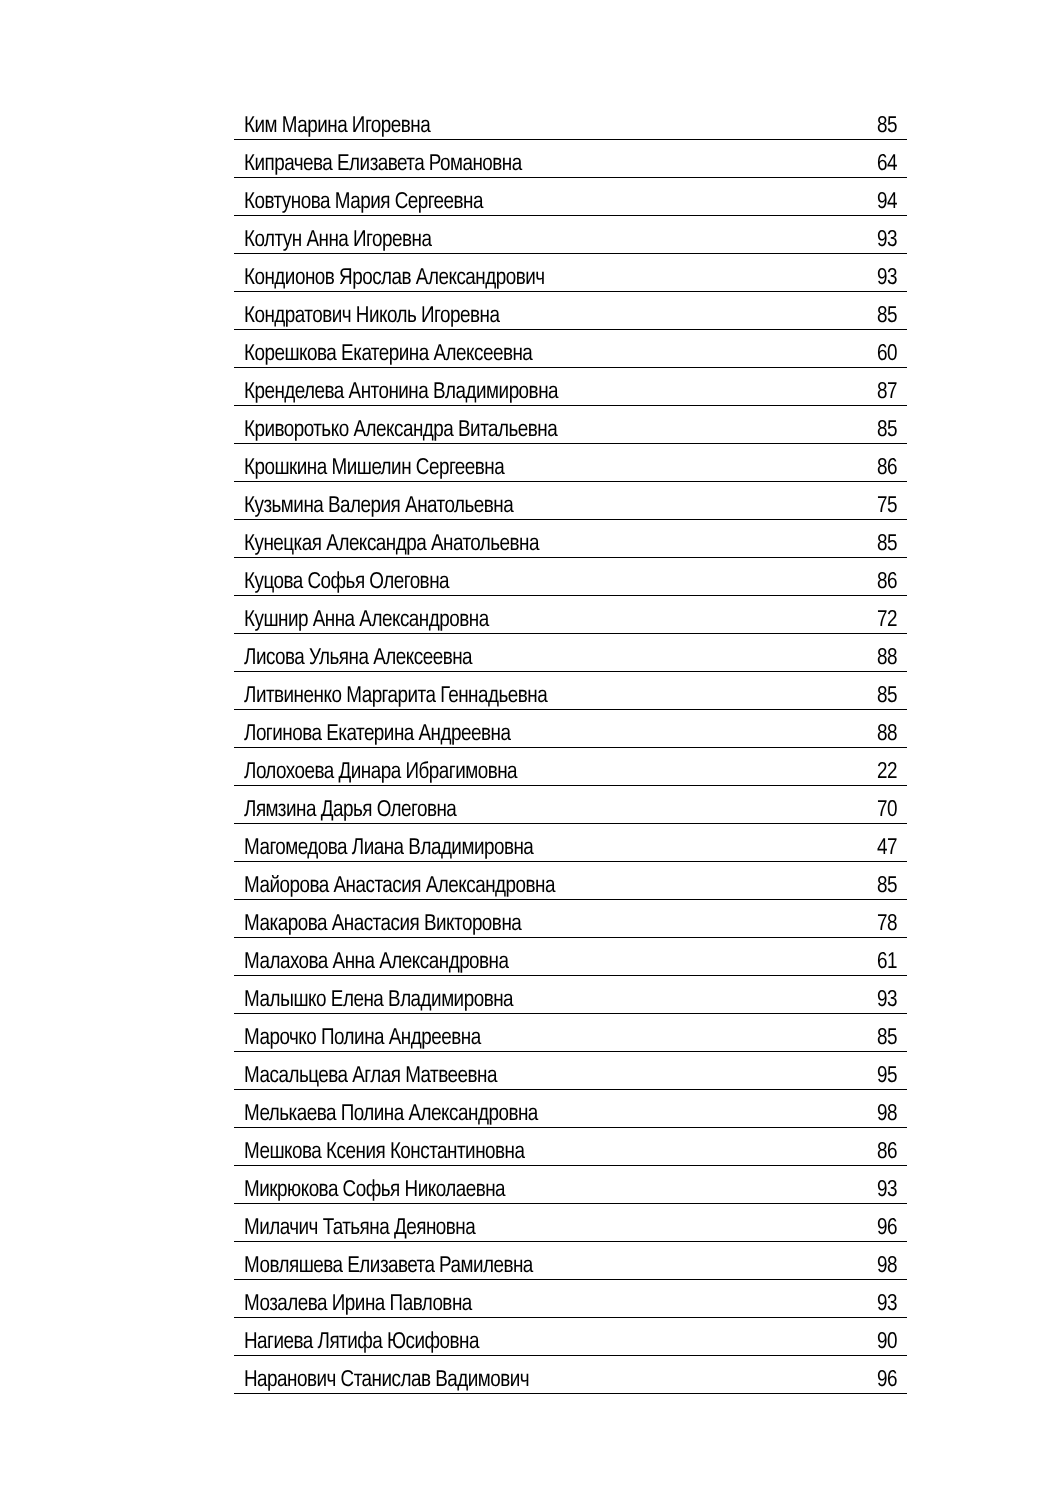| Ким Марина Игоревна | 85 |
| Кипрачева Елизавета Романовна | 64 |
| Ковтунова Мария Сергеевна | 94 |
| Колтун Анна Игоревна | 93 |
| Кондионов Ярослав Александрович | 93 |
| Кондратович Николь Игоревна | 85 |
| Корешкова Екатерина Алексеевна | 60 |
| Кренделева Антонина Владимировна | 87 |
| Криворотько Александра Витальевна | 85 |
| Крошкина Мишелин Сергеевна | 86 |
| Кузьмина Валерия Анатольевна | 75 |
| Кунецкая Александра Анатольевна | 85 |
| Куцова Софья Олеговна | 86 |
| Кушнир Анна Александровна | 72 |
| Лисова Ульяна Алексеевна | 88 |
| Литвиненко Маргарита Геннадьевна | 85 |
| Логинова Екатерина Андреевна | 88 |
| Лолохоева Динара Ибрагимовна | 22 |
| Лямзина Дарья Олеговна | 70 |
| Магомедова Лиана Владимировна | 47 |
| Майорова Анастасия Александровна | 85 |
| Макарова Анастасия Викторовна | 78 |
| Малахова Анна Александровна | 61 |
| Малышко Елена Владимировна | 93 |
| Марочко Полина Андреевна | 85 |
| Масальцева Аглая Матвеевна | 95 |
| Мелькаева Полина Александровна | 98 |
| Мешкова Ксения Константиновна | 86 |
| Микрюкова Софья Николаевна | 93 |
| Милачич Татьяна Деяновна | 96 |
| Мовляшева Елизавета Рамилевна | 98 |
| Мозалева Ирина Павловна | 93 |
| Нагиева Лятифа Юсифовна | 90 |
| Наранович Станислав Вадимович | 96 |